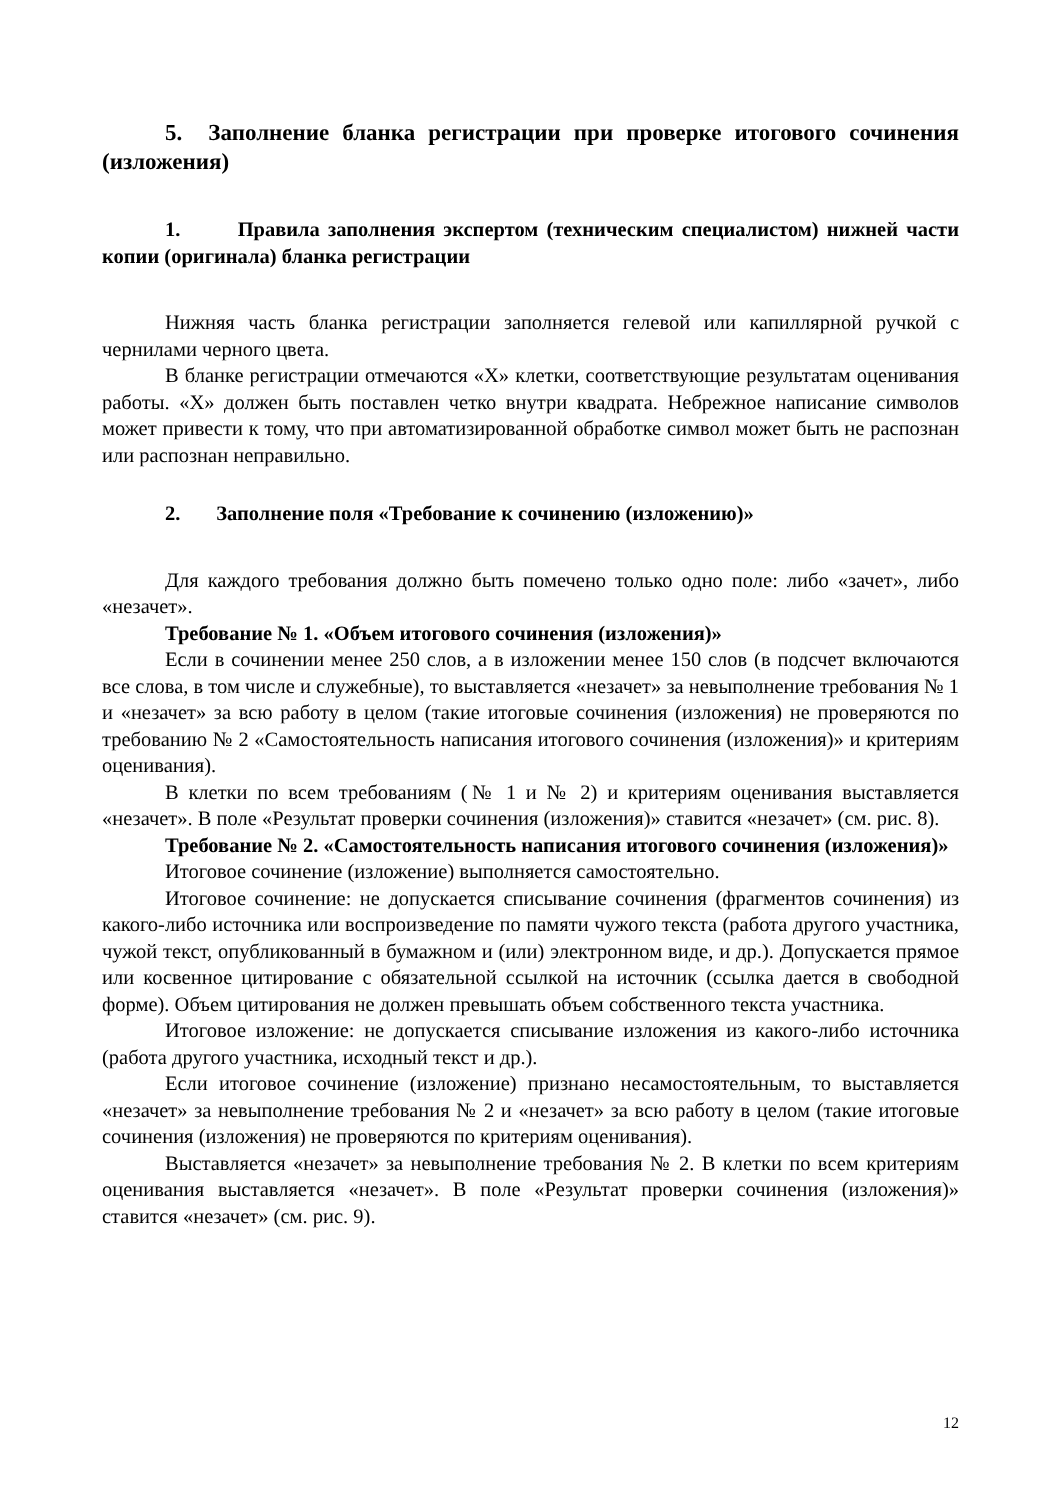5. Заполнение бланка регистрации при проверке итогового сочинения (изложения)
1. Правила заполнения экспертом (техническим специалистом) нижней части копии (оригинала) бланка регистрации
Нижняя часть бланка регистрации заполняется гелевой или капиллярной ручкой с чернилами черного цвета.
В бланке регистрации отмечаются «X» клетки, соответствующие результатам оценивания работы. «X» должен быть поставлен четко внутри квадрата. Небрежное написание символов может привести к тому, что при автоматизированной обработке символ может быть не распознан или распознан неправильно.
2. Заполнение поля «Требование к сочинению (изложению)»
Для каждого требования должно быть помечено только одно поле: либо «зачет», либо «незачет».
Требование № 1. «Объем итогового сочинения (изложения)»
Если в сочинении менее 250 слов, а в изложении менее 150 слов (в подсчет включаются все слова, в том числе и служебные), то выставляется «незачет» за невыполнение требования № 1 и «незачет» за всю работу в целом (такие итоговые сочинения (изложения) не проверяются по требованию № 2 «Самостоятельность написания итогового сочинения (изложения)» и критериям оценивания).
В клетки по всем требованиям (№ 1 и № 2) и критериям оценивания выставляется «незачет». В поле «Результат проверки сочинения (изложения)» ставится «незачет» (см. рис. 8).
Требование № 2. «Самостоятельность написания итогового сочинения (изложения)»
Итоговое сочинение (изложение) выполняется самостоятельно.
Итоговое сочинение: не допускается списывание сочинения (фрагментов сочинения) из какого-либо источника или воспроизведение по памяти чужого текста (работа другого участника, чужой текст, опубликованный в бумажном и (или) электронном виде, и др.). Допускается прямое или косвенное цитирование с обязательной ссылкой на источник (ссылка дается в свободной форме). Объем цитирования не должен превышать объем собственного текста участника.
Итоговое изложение: не допускается списывание изложения из какого-либо источника (работа другого участника, исходный текст и др.).
Если итоговое сочинение (изложение) признано несамостоятельным, то выставляется «незачет» за невыполнение требования № 2 и «незачет» за всю работу в целом (такие итоговые сочинения (изложения) не проверяются по критериям оценивания).
Выставляется «незачет» за невыполнение требования № 2. В клетки по всем критериям оценивания выставляется «незачет». В поле «Результат проверки сочинения (изложения)» ставится «незачет» (см. рис. 9).
12